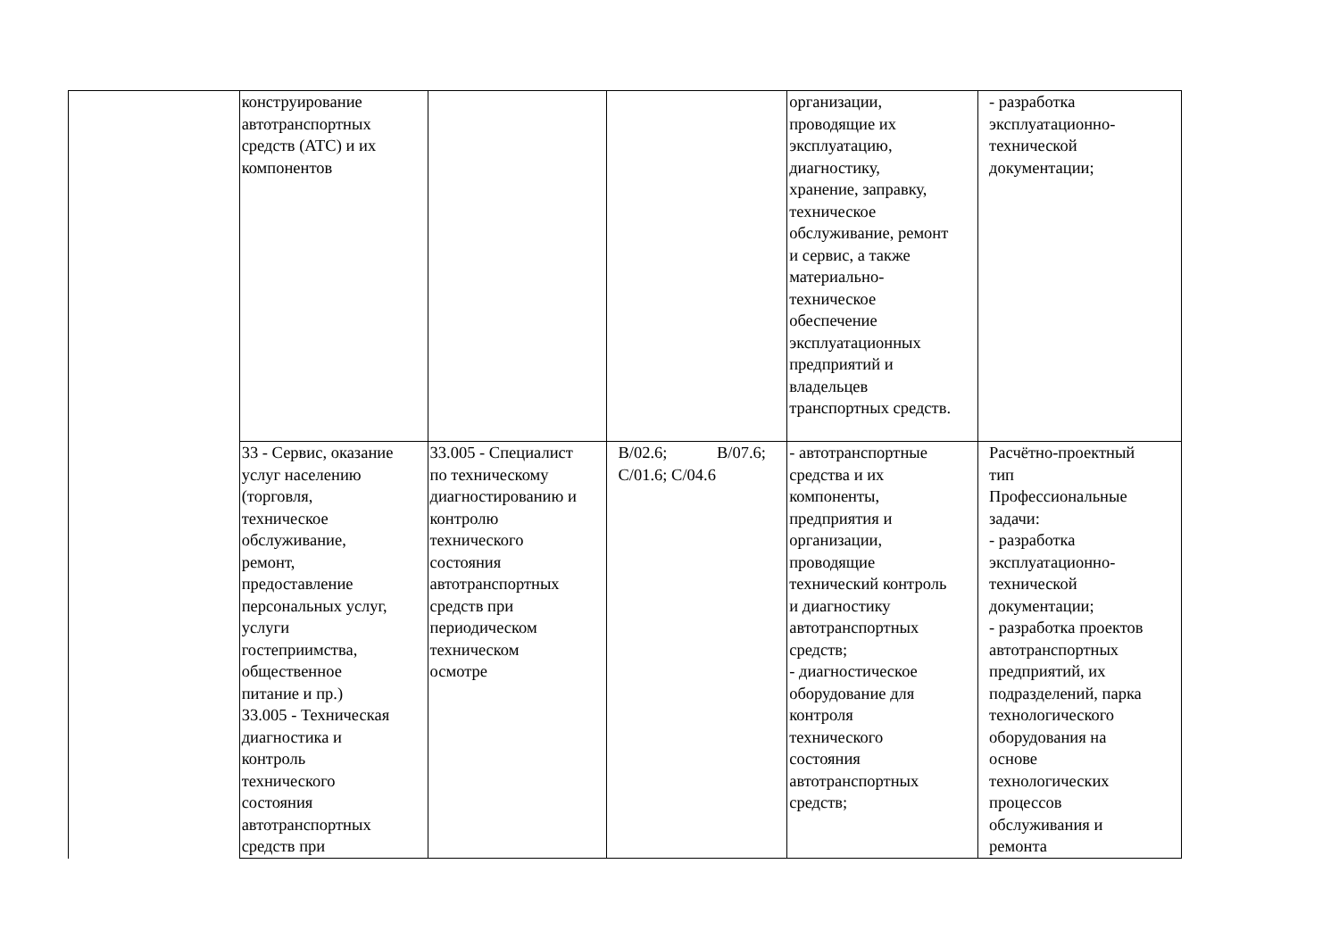| | конструирование автотранспортных средств (АТС) и их компонентов | | | организации, проводящие их эксплуатацию, диагностику, хранение, заправку, техническое обслуживание, ремонт и сервис, а также материально- техническое обеспечение эксплуатационных предприятий и владельцев транспортных средств. | - разработка эксплуатационно- технической документации; |
| | 33 - Сервис, оказание услуг населению (торговля, техническое обслуживание, ремонт, предоставление персональных услуг, услуги гостеприимства, общественное питание и пр.) 33.005 - Техническая диагностика и контроль технического состояния автотранспортных средств при | 33.005 - Специалист по техническому диагностированию и контролю технического состояния автотранспортных средств при периодическом техническом осмотре | В/02.6; В/07.6; С/01.6; С/04.6 | - автотранспортные средства и их компоненты, предприятия и организации, проводящие технический контроль и диагностику автотранспортных средств; - диагностическое оборудование для контроля технического состояния автотранспортных средств; | Расчётно-проектный тип Профессиональные задачи: - разработка эксплуатационно- технической документации; - разработка проектов автотранспортных предприятий, их подразделений, парка технологического оборудования на основе технологических процессов обслуживания и ремонта |